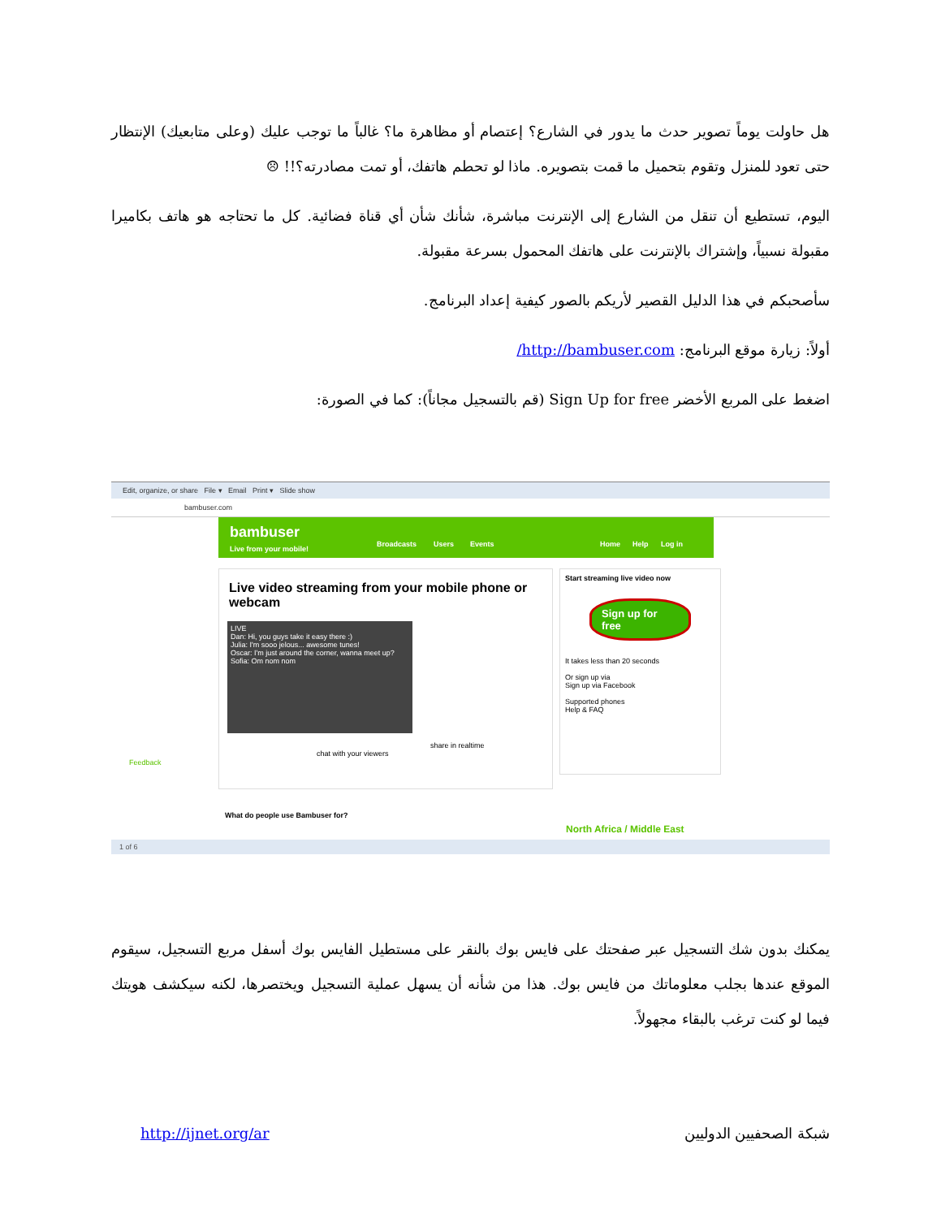هل حاولت يوماً تصوير حدث ما يدور في الشارع؟ إعتصام أو مظاهرة ما؟ غالباً ما توجب عليك (وعلى متابعيك) الإنتظار حتى تعود للمنزل وتقوم بتحميل ما قمت بتصويره. ماذا لو تحطم هاتفك، أو تمت مصادرته؟!! ☹
اليوم، تستطيع أن تنقل من الشارع إلى الإنترنت مباشرة، شأنك شأن أي قناة فضائية. كل ما تحتاجه هو هاتف بكاميرا مقبولة نسبياً، وإشتراك بالإنترنت على هاتفك المحمول بسرعة مقبولة.
سأصحبكم في هذا الدليل القصير لأريكم بالصور كيفية إعداد البرنامج.
أولاً: زيارة موقع البرنامج: http://bambuser.com/
اضغط على المربع الأخضر Sign Up for free (قم بالتسجيل مجاناً): كما في الصورة:
Edit, organize, or share File ▾ Email Print ▾ Slide show
bambuser.com
bambuser
Live from your mobile!
Broadcasts Users Events Home Help Log in
Live video streaming from your mobile phone or webcam
LIVE
Dan: Hi, you guys take it easy there :)
Julia: I'm sooo jelous... awesome tunes!
Oscar: I'm just around the corner, wanna meet up?
Sofia: Om nom nom
share in realtime
chat with your viewers
Start streaming live video now
Sign up for free
It takes less than 20 seconds
Or sign up via
Sign up via Facebook
Supported phones
Help & FAQ
North Africa / Middle East
What do people use Bambuser for?
Feedback
1 of 6
يمكنك بدون شك التسجيل عبر صفحتك على فايس بوك بالنقر على مستطيل الفايس بوك أسفل مربع التسجيل، سيقوم الموقع عندها بجلب معلوماتك من فايس بوك. هذا من شأنه أن يسهل عملية التسجيل ويختصرها، لكنه سيكشف هويتك فيما لو كنت ترغب بالبقاء مجهولاً.
http://ijnet.org/ar شبكة الصحفيين الدوليين